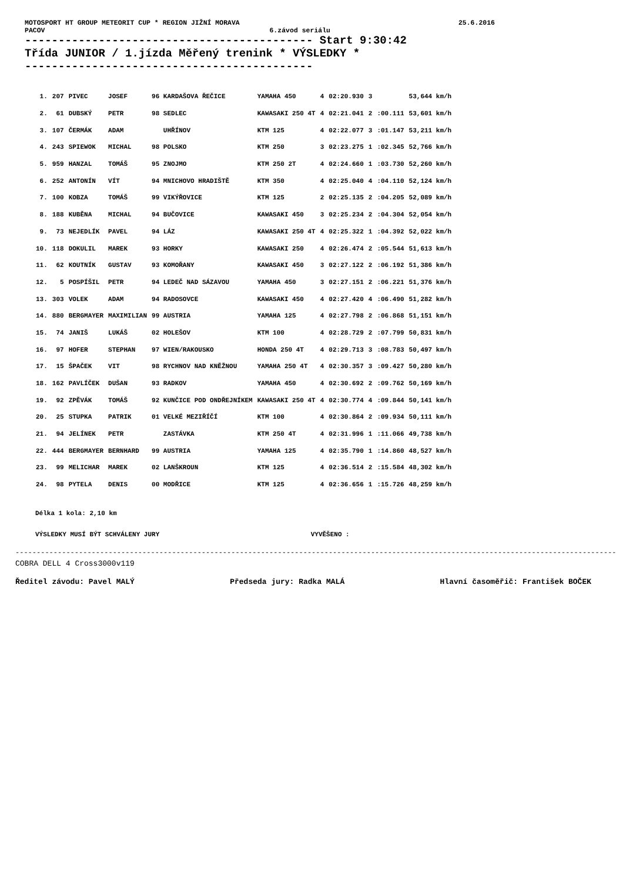MOTOSPORT HT GROUP METEORIT CUP * REGION JIŽNÍ MORAVA 25.6.2016
PACOV 6.závod seriálu
------------------------------------------- Start 9:30:42
Třída JUNIOR / 1.jízda Měřený trenink * VÝSLEDKY *
-------------------------------------------
| 1. | 207 | PIVEC | JOSEF | 96 KARDAŠOVA ŘEČICE | YAMAHA 450 | 4 | 02:20.930 | 3 | | 53,644 km/h |
| 2. | 61 | DUBSKÝ | PETR | 98 SEDLEC | KAWASAKI 250 4T | 4 | 02:21.041 | 2 | :00.111 | 53,601 km/h |
| 3. | 107 | ČERMÁK | ADAM | UHŘÍNOV | KTM 125 | 4 | 02:22.077 | 3 | :01.147 | 53,211 km/h |
| 4. | 243 | SPIEWOK | MICHAL | 98 POLSKO | KTM 250 | 3 | 02:23.275 | 1 | :02.345 | 52,766 km/h |
| 5. | 959 | HANZAL | TOMÁŠ | 95 ZNOJMO | KTM 250 2T | 4 | 02:24.660 | 1 | :03.730 | 52,260 km/h |
| 6. | 252 | ANTONÍN | VÍT | 94 MNICHOVO HRADIŠTĚ | KTM 350 | 4 | 02:25.040 | 4 | :04.110 | 52,124 km/h |
| 7. | 100 | KOBZA | TOMÁŠ | 99 VIKÝŘOVICE | KTM 125 | 2 | 02:25.135 | 2 | :04.205 | 52,089 km/h |
| 8. | 188 | KUBĚNA | MICHAL | 94 BUČOVICE | KAWASAKI 450 | 3 | 02:25.234 | 2 | :04.304 | 52,054 km/h |
| 9. | 73 | NEJEDLÍK | PAVEL | 94 LÁZ | KAWASAKI 250 4T | 4 | 02:25.322 | 1 | :04.392 | 52,022 km/h |
| 10. | 118 | DOKULIL | MAREK | 93 HORKY | KAWASAKI 250 | 4 | 02:26.474 | 2 | :05.544 | 51,613 km/h |
| 11. | 62 | KOUTNÍK | GUSTAV | 93 KOMOŘANY | KAWASAKI 450 | 3 | 02:27.122 | 2 | :06.192 | 51,386 km/h |
| 12. | 5 | POSPÍŠIL | PETR | 94 LEDEČ NAD SÁZAVOU | YAMAHA 450 | 3 | 02:27.151 | 2 | :06.221 | 51,376 km/h |
| 13. | 303 | VOLEK | ADAM | 94 RADOSOVCE | KAWASAKI 450 | 4 | 02:27.420 | 4 | :06.490 | 51,282 km/h |
| 14. | 880 | BERGMAYER | MAXIMILIAN | 99 AUSTRIA | YAMAHA 125 | 4 | 02:27.798 | 2 | :06.868 | 51,151 km/h |
| 15. | 74 | JANIŠ | LUKÁŠ | 02 HOLEŠOV | KTM 100 | 4 | 02:28.729 | 2 | :07.799 | 50,831 km/h |
| 16. | 97 | HOFER | STEPHAN | 97 WIEN/RAKOUSKO | HONDA 250 4T | 4 | 02:29.713 | 3 | :08.783 | 50,497 km/h |
| 17. | 15 | ŠPAČEK | VIT | 98 RYCHNOV NAD KNĚŽNOU | YAMAHA 250 4T | 4 | 02:30.357 | 3 | :09.427 | 50,280 km/h |
| 18. | 162 | PAVLÍČEK | DUŠAN | 93 RADKOV | YAMAHA 450 | 4 | 02:30.692 | 2 | :09.762 | 50,169 km/h |
| 19. | 92 | ZPĚVÁK | TOMÁŠ | 92 KUNČICE POD ONDŘEJNÍKEM | KAWASAKI 250 4T | 4 | 02:30.774 | 4 | :09.844 | 50,141 km/h |
| 20. | 25 | STUPKA | PATRIK | 01 VELKÉ MEZIŘÍČÍ | KTM 100 | 4 | 02:30.864 | 2 | :09.934 | 50,111 km/h |
| 21. | 94 | JELÍNEK | PETR | ZASTÁVKA | KTM 250 4T | 4 | 02:31.996 | 1 | :11.066 | 49,738 km/h |
| 22. | 444 | BERGMAYER | BERNHARD | 99 AUSTRIA | YAMAHA 125 | 4 | 02:35.790 | 1 | :14.860 | 48,527 km/h |
| 23. | 99 | MELICHAR | MAREK | 02 LANŠKROUN | KTM 125 | 4 | 02:36.514 | 2 | :15.584 | 48,302 km/h |
| 24. | 98 | PYTELA | DENIS | 00 MODŘICE | KTM 125 | 4 | 02:36.656 | 1 | :15.726 | 48,259 km/h |
Délka 1 kola: 2,10 km
VÝSLEDKY MUSÍ BÝT SCHVÁLENY JURY VYVĚŠENO :
----------------------------------------------------------------------------------------------------------------------------------------------
COBRA DELL 4 Cross3000v119
Ředitel závodu: Pavel MALÝ Předseda jury: Radka MALÁ Hlavní časoměřič: František BOČEK